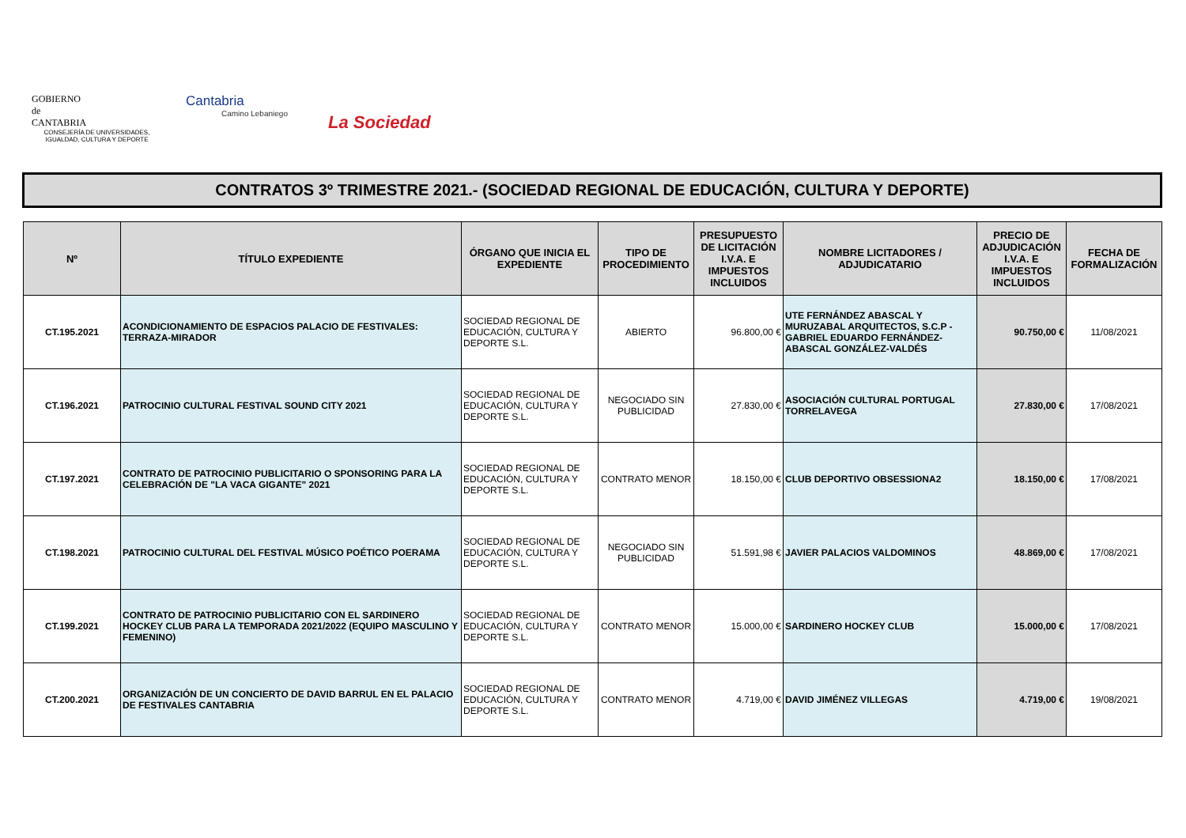GOBIERNO
de
CANTABRIA
CONSEJERÍA DE UNIVERSIDADES, IGUALDAD, CULTURA Y DEPORTE
Cantabria
Camino Lebaniego
La Sociedad
CONTRATOS 3º TRIMESTRE 2021.- (SOCIEDAD REGIONAL DE EDUCACIÓN, CULTURA Y DEPORTE)
| Nº | TÍTULO EXPEDIENTE | ÓRGANO QUE INICIA EL EXPEDIENTE | TIPO DE PROCEDIMIENTO | PRESUPUESTO DE LICITACIÓN I.V.A. E IMPUESTOS INCLUIDOS | NOMBRE LICITADORES / ADJUDICATARIO | PRECIO DE ADJUDICACIÓN I.V.A. E IMPUESTOS INCLUIDOS | FECHA DE FORMALIZACIÓN |
| --- | --- | --- | --- | --- | --- | --- | --- |
| CT.195.2021 | ACONDICIONAMIENTO DE ESPACIOS PALACIO DE FESTIVALES: TERRAZA-MIRADOR | SOCIEDAD REGIONAL DE EDUCACIÓN, CULTURA Y DEPORTE S.L. | ABIERTO | 96.800,00 € | UTE FERNÁNDEZ ABASCAL Y MURUZABAL ARQUITECTOS, S.C.P - GABRIEL EDUARDO FERNÁNDEZ-ABASCAL GONZÁLEZ-VALDÉS | 90.750,00 € | 11/08/2021 |
| CT.196.2021 | PATROCINIO CULTURAL FESTIVAL SOUND CITY 2021 | SOCIEDAD REGIONAL DE EDUCACIÓN, CULTURA Y DEPORTE S.L. | NEGOCIADO SIN PUBLICIDAD | 27.830,00 € | ASOCIACIÓN CULTURAL PORTUGAL TORRELAVEGA | 27.830,00 € | 17/08/2021 |
| CT.197.2021 | CONTRATO DE PATROCINIO PUBLICITARIO O SPONSORING PARA LA CELEBRACIÓN DE "LA VACA GIGANTE" 2021 | SOCIEDAD REGIONAL DE EDUCACIÓN, CULTURA Y DEPORTE S.L. | CONTRATO MENOR | 18.150,00 € | CLUB DEPORTIVO OBSESSIONA2 | 18.150,00 € | 17/08/2021 |
| CT.198.2021 | PATROCINIO CULTURAL DEL FESTIVAL MÚSICO POÉTICO POERAMA | SOCIEDAD REGIONAL DE EDUCACIÓN, CULTURA Y DEPORTE S.L. | NEGOCIADO SIN PUBLICIDAD | 51.591,98 € | JAVIER PALACIOS VALDOMINOS | 48.869,00 € | 17/08/2021 |
| CT.199.2021 | CONTRATO DE PATROCINIO PUBLICITARIO CON EL SARDINERO HOCKEY CLUB PARA LA TEMPORADA 2021/2022 (EQUIPO MASCULINO Y FEMENINO) | SOCIEDAD REGIONAL DE EDUCACIÓN, CULTURA Y DEPORTE S.L. | CONTRATO MENOR | 15.000,00 € | SARDINERO HOCKEY CLUB | 15.000,00 € | 17/08/2021 |
| CT.200.2021 | ORGANIZACIÓN DE UN CONCIERTO DE DAVID BARRUL EN EL PALACIO DE FESTIVALES CANTABRIA | SOCIEDAD REGIONAL DE EDUCACIÓN, CULTURA Y DEPORTE S.L. | CONTRATO MENOR | 4.719,00 € | DAVID JIMÉNEZ VILLEGAS | 4.719,00 € | 19/08/2021 |